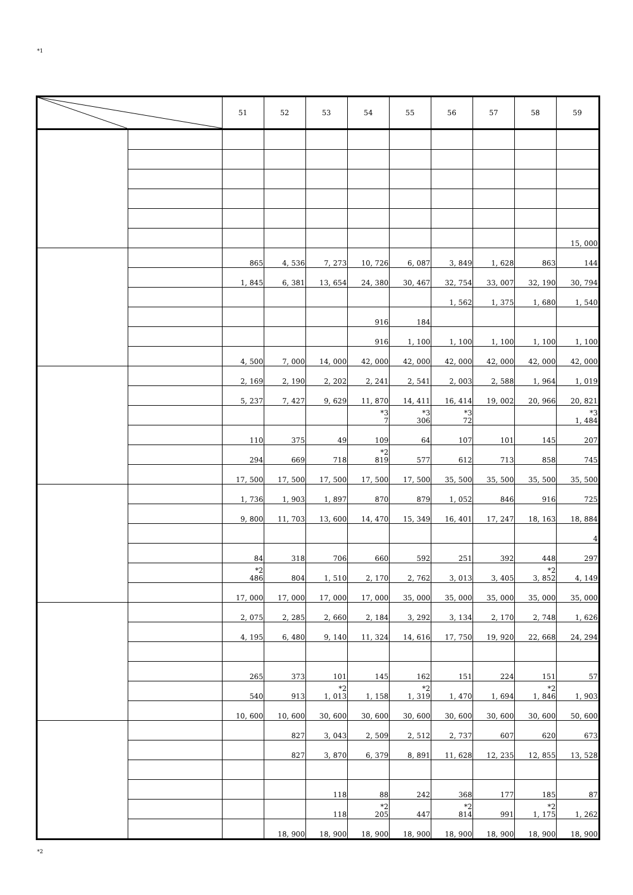*1
| | | 51 | 52 | 53 | 54 | 55 | 56 | 57 | 58 | 59 |
| --- | --- | --- | --- | --- | --- | --- | --- | --- | --- | --- |
| | | | | | | | | | | 15, 000 |
| | | 865 | 4, 536 | 7, 273 | 10, 726 | 6, 087 | 3, 849 | 1, 628 | 863 | 144 |
| | | 1, 845 | 6, 381 | 13, 654 | 24, 380 | 30, 467 | 32, 754 | 33, 007 | 32, 190 | 30, 794 |
| | | | | | | | 1, 562 | 1, 375 | 1, 680 | 1, 540 |
| | | | | | 916 | 184 | | | | |
| | | | | | 916 | 1, 100 | 1, 100 | 1, 100 | 1, 100 | 1, 100 |
| | | 4, 500 | 7, 000 | 14, 000 | 42, 000 | 42, 000 | 42, 000 | 42, 000 | 42, 000 | 42, 000 |
| | | 2, 169 | 2, 190 | 2, 202 | 2, 241 | 2, 541 | 2, 003 | 2, 588 | 1, 964 | 1, 019 |
| | | 5, 237 | 7, 427 | 9, 629 | 11, 870 | 14, 411 | 16, 414 | 19, 002 | 20, 966 | 20, 821 |
| | | | | | *3 7 | *3 306 | *3 72 | | | *3 1, 484 |
| | | 110 | 375 | 49 | 109 | 64 | 107 | 101 | 145 | 207 |
| | | 294 | 669 | 718 | *2 819 | 577 | 612 | 713 | 858 | 745 |
| | | 17, 500 | 17, 500 | 17, 500 | 17, 500 | 17, 500 | 35, 500 | 35, 500 | 35, 500 | 35, 500 |
| | | 1, 736 | 1, 903 | 1, 897 | 870 | 879 | 1, 052 | 846 | 916 | 725 |
| | | 9, 800 | 11, 703 | 13, 600 | 14, 470 | 15, 349 | 16, 401 | 17, 247 | 18, 163 | 18, 884 |
| | | | | | | | | | | 4 |
| | | 84 | 318 | 706 | 660 | 592 | 251 | 392 | 448 | 297 |
| | | *2 486 | 804 | 1, 510 | 2, 170 | 2, 762 | 3, 013 | 3, 405 | *2 3, 852 | 4, 149 |
| | | 17, 000 | 17, 000 | 17, 000 | 17, 000 | 35, 000 | 35, 000 | 35, 000 | 35, 000 | 35, 000 |
| | | 2, 075 | 2, 285 | 2, 660 | 2, 184 | 3, 292 | 3, 134 | 2, 170 | 2, 748 | 1, 626 |
| | | 4, 195 | 6, 480 | 9, 140 | 11, 324 | 14, 616 | 17, 750 | 19, 920 | 22, 668 | 24, 294 |
| | | 265 | 373 | 101 | 145 | 162 | 151 | 224 | 151 | 57 |
| | | 540 | 913 | *2 1, 013 | 1, 158 | *2 1, 319 | 1, 470 | 1, 694 | *2 1, 846 | 1, 903 |
| | | 10, 600 | 10, 600 | 30, 600 | 30, 600 | 30, 600 | 30, 600 | 30, 600 | 30, 600 | 50, 600 |
| | | | 827 | 3, 043 | 2, 509 | 2, 512 | 2, 737 | 607 | 620 | 673 |
| | | | 827 | 3, 870 | 6, 379 | 8, 891 | 11, 628 | 12, 235 | 12, 855 | 13, 528 |
| | | | | 118 | 88 | 242 | 368 | 177 | 185 | 87 |
| | | | | 118 | *2 205 | 447 | *2 814 | 991 | *2 1, 175 | 1, 262 |
| | | | 18, 900 | 18, 900 | 18, 900 | 18, 900 | 18, 900 | 18, 900 | 18, 900 | 18, 900 |
*2